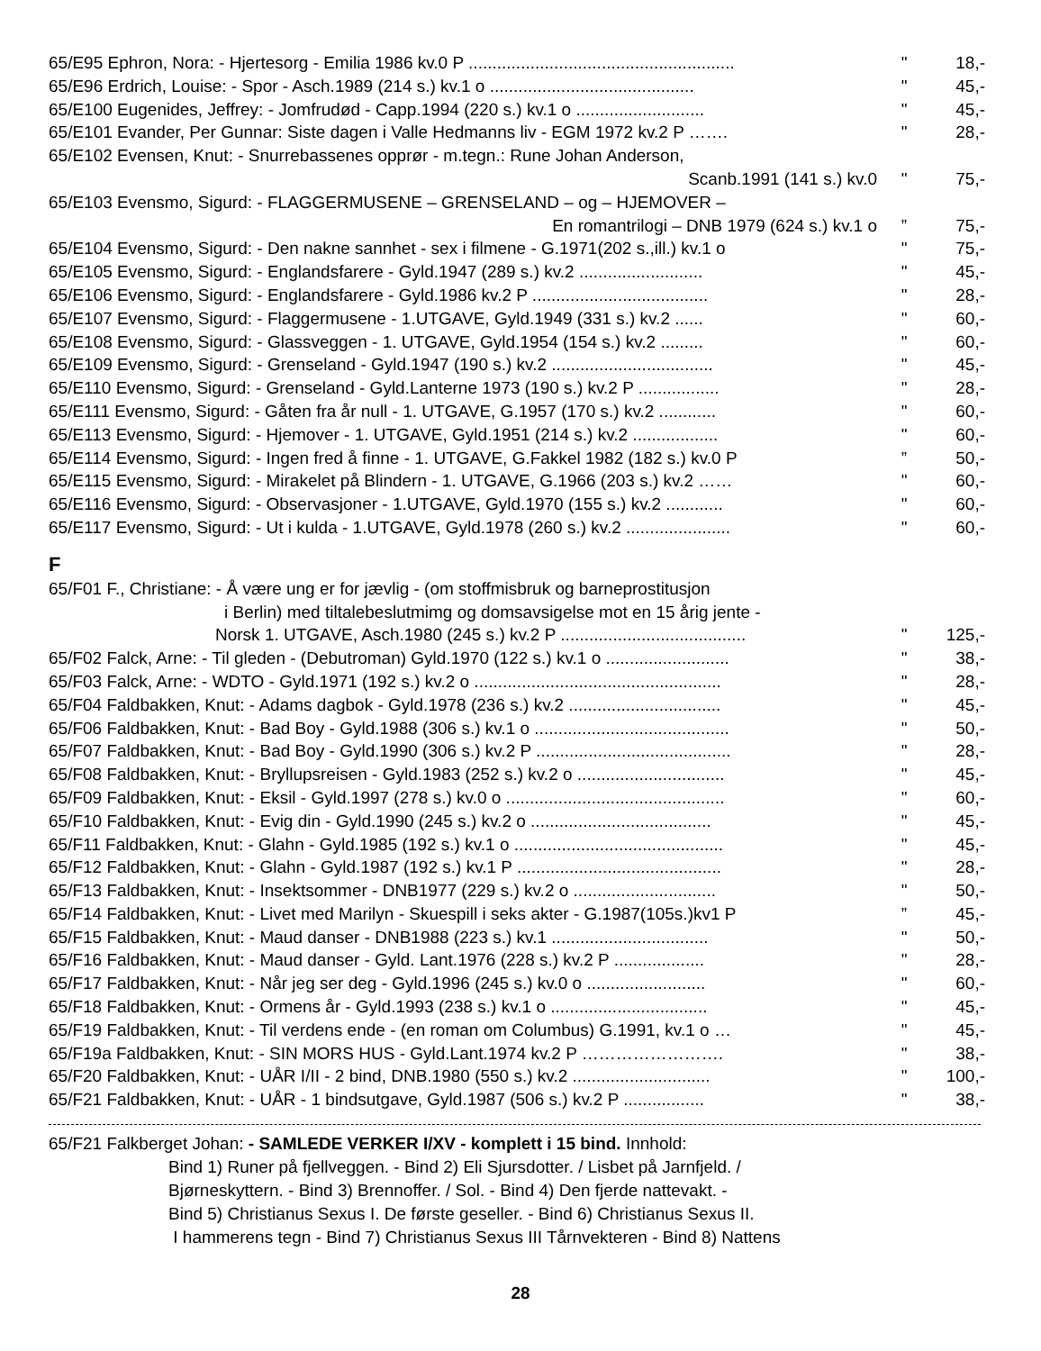65/E95 Ephron, Nora: - Hjertesorg - Emilia 1986 kv.0 P ........................................................
" 18,-
65/E96 Erdrich, Louise: - Spor - Asch.1989 (214 s.) kv.1 o ...........................................
" 45,-
65/E100 Eugenides, Jeffrey: - Jomfrudød - Capp.1994 (220 s.) kv.1 o ...........................
" 45,-
65/E101 Evander, Per Gunnar: Siste dagen i Valle Hedmanns liv - EGM 1972 kv.2 P …….
" 28,-
65/E102 Evensen, Knut: - Snurrebassenes opprør - m.tegn.: Rune Johan Anderson,
Scanb.1991 (141 s.) kv.0 " 75,-
65/E103 Evensmo, Sigurd: - FLAGGERMUSENE – GRENSELAND – og – HJEMOVER –
En romantrilogi – DNB 1979 (624 s.) kv.1 o ” 75,-
65/E104 Evensmo, Sigurd: - Den nakne sannhet - sex i filmene - G.1971(202 s.,ill.) kv.1 o
" 75,-
65/E105 Evensmo, Sigurd: - Englandsfarere - Gyld.1947 (289 s.) kv.2 ..........................
" 45,-
65/E106 Evensmo, Sigurd: - Englandsfarere - Gyld.1986 kv.2 P .....................................
" 28,-
65/E107 Evensmo, Sigurd: - Flaggermusene - 1.UTGAVE, Gyld.1949 (331 s.) kv.2 ......
" 60,-
65/E108 Evensmo, Sigurd: - Glassveggen - 1. UTGAVE, Gyld.1954 (154 s.) kv.2 .........
" 60,-
65/E109 Evensmo, Sigurd: - Grenseland - Gyld.1947 (190 s.) kv.2 ..................................
" 45,-
65/E110 Evensmo, Sigurd: - Grenseland - Gyld.Lanterne 1973 (190 s.) kv.2 P .................
" 28,-
65/E111 Evensmo, Sigurd: - Gåten fra år null - 1. UTGAVE, G.1957 (170 s.) kv.2 ............
" 60,-
65/E113 Evensmo, Sigurd: - Hjemover - 1. UTGAVE, Gyld.1951 (214 s.) kv.2 ..................
" 60,-
65/E114 Evensmo, Sigurd: - Ingen fred å finne - 1. UTGAVE, G.Fakkel 1982 (182 s.) kv.0 P
” 50,-
65/E115 Evensmo, Sigurd: - Mirakelet på Blindern - 1. UTGAVE, G.1966 (203 s.) kv.2 ……
" 60,-
65/E116 Evensmo, Sigurd: - Observasjoner - 1.UTGAVE, Gyld.1970 (155 s.) kv.2 ............
" 60,-
65/E117 Evensmo, Sigurd: - Ut i kulda - 1.UTGAVE, Gyld.1978 (260 s.) kv.2 ......................
" 60,-
F
65/F01 F., Christiane: - Å være ung er for jævlig - (om stoffmisbruk og barneprostitusjon
i Berlin) med tiltalebeslutmimg og domsavsigelse mot en 15 årig jente -
Norsk 1. UTGAVE, Asch.1980 (245 s.) kv.2 P .......................................
" 125,-
65/F02 Falck, Arne: - Til gleden - (Debutroman) Gyld.1970 (122 s.) kv.1 o ..........................
" 38,-
65/F03 Falck, Arne: - WDTO - Gyld.1971 (192 s.) kv.2 o ....................................................
" 28,-
65/F04 Faldbakken, Knut: - Adams dagbok - Gyld.1978 (236 s.) kv.2 ................................
" 45,-
65/F06 Faldbakken, Knut: - Bad Boy - Gyld.1988 (306 s.) kv.1 o .........................................
" 50,-
65/F07 Faldbakken, Knut: - Bad Boy - Gyld.1990 (306 s.) kv.2 P .........................................
" 28,-
65/F08 Faldbakken, Knut: - Bryllupsreisen - Gyld.1983 (252 s.) kv.2 o ...............................
" 45,-
65/F09 Faldbakken, Knut: - Eksil - Gyld.1997 (278 s.) kv.0 o ..............................................
" 60,-
65/F10 Faldbakken, Knut: - Evig din - Gyld.1990 (245 s.) kv.2 o ......................................
" 45,-
65/F11 Faldbakken, Knut: - Glahn - Gyld.1985 (192 s.) kv.1 o ............................................
" 45,-
65/F12 Faldbakken, Knut: - Glahn - Gyld.1987 (192 s.) kv.1 P ...........................................
" 28,-
65/F13 Faldbakken, Knut: - Insektsommer - DNB1977 (229 s.) kv.2 o ..............................
" 50,-
65/F14 Faldbakken, Knut: - Livet med Marilyn - Skuespill i seks akter - G.1987(105s.)kv1 P
” 45,-
65/F15 Faldbakken, Knut: - Maud danser - DNB1988 (223 s.) kv.1 .................................
" 50,-
65/F16 Faldbakken, Knut: - Maud danser - Gyld. Lant.1976 (228 s.) kv.2 P ...................
" 28,-
65/F17 Faldbakken, Knut: - Når jeg ser deg - Gyld.1996 (245 s.) kv.0 o .........................
" 60,-
65/F18 Faldbakken, Knut: - Ormens år - Gyld.1993 (238 s.) kv.1 o .................................
" 45,-
65/F19 Faldbakken, Knut: - Til verdens ende - (en roman om Columbus) G.1991, kv.1 o …
" 45,-
65/F19a Faldbakken, Knut: - SIN MORS HUS - Gyld.Lant.1974 kv.2 P ……………………. " 38,-
65/F20 Faldbakken, Knut: - UÅR I/II - 2 bind, DNB.1980 (550 s.) kv.2 .............................
" 100,-
65/F21 Faldbakken, Knut: - UÅR - 1 bindsutgave, Gyld.1987 (506 s.) kv.2 P .................
" 38,-
65/F21 Falkberget Johan: - SAMLEDE VERKER I/XV - komplett i 15 bind. Innhold:
Bind 1) Runer på fjellveggen. - Bind 2) Eli Sjursdotter. / Lisbet på Jarnfjeld. /
Bjørneskyttern. - Bind 3) Brennoffer. / Sol. - Bind 4) Den fjerde nattevakt. -
Bind 5) Christianus Sexus I. De første geseller. - Bind 6) Christianus Sexus II.
I hammerens tegn - Bind 7) Christianus Sexus III Tårnvekteren - Bind 8) Nattens
28